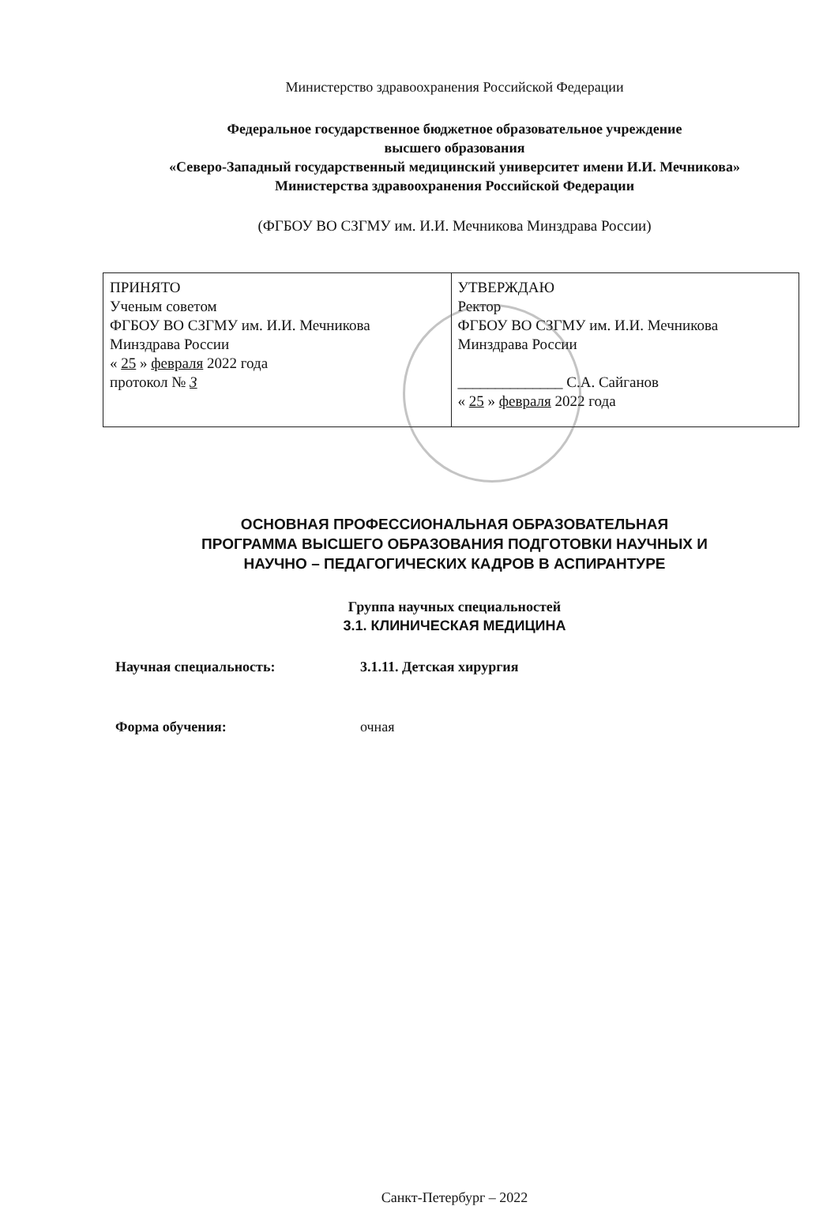Министерство здравоохранения Российской Федерации
Федеральное государственное бюджетное образовательное учреждение
высшего образования
«Северо-Западный государственный медицинский университет имени И.И. Мечникова»
Министерства здравоохранения Российской Федерации
(ФГБОУ ВО СЗГМУ им. И.И. Мечникова Минздрава России)
| ПРИНЯТО Ученым советом ФГБОУ ВО СЗГМУ им. И.И. Мечникова Минздрава России « 25 » февраля 2022 года протокол № 3 | УТВЕРЖДАЮ Ректор ФГБОУ ВО СЗГМУ им. И.И. Мечникова Минздрава России ______________ С.А. Сайганов « 25 » февраля 2022 года |
ОСНОВНАЯ ПРОФЕССИОНАЛЬНАЯ ОБРАЗОВАТЕЛЬНАЯ
ПРОГРАММА ВЫСШЕГО ОБРАЗОВАНИЯ ПОДГОТОВКИ НАУЧНЫХ И
НАУЧНО – ПЕДАГОГИЧЕСКИХ КАДРОВ В АСПИРАНТУРЕ
Группа научных специальностей
3.1. КЛИНИЧЕСКАЯ МЕДИЦИНА
Научная специальность: 3.1.11. Детская хирургия
Форма обучения: очная
Санкт-Петербург – 2022